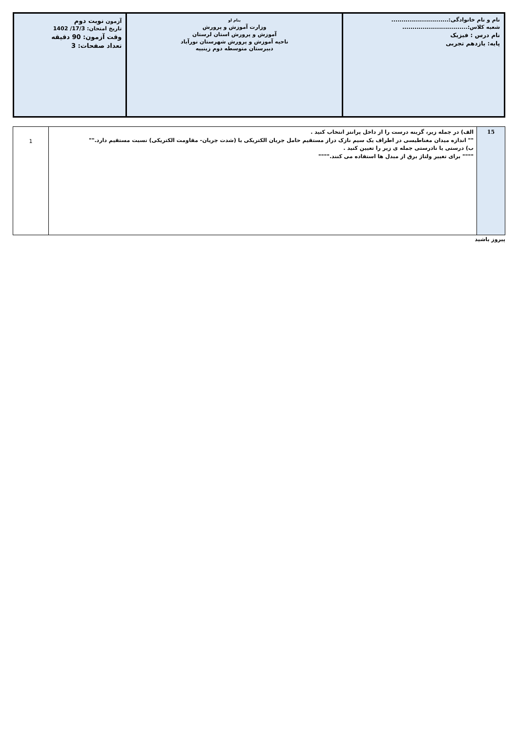| نام و نام خانوادگی:............................ شعبه کلاس:................................ نام درس : فیزیک پایه: یازدهم تجربی | بنام او وزارت آموزش و پرورش آموزش و پرورش استان لرستان ناحیه آموزش و پرورش شهرستان نورآباد دبیرستان متوسطه دوم زینبیه | آزمون نوبت دوم تاریخ امتحان: 17/3/ 1402 وقت آزمون: 90 دقیقه تعداد صفحات: 3 |
| 15 | الف) در جمله زیر، گزینه درست را از داخل پرانتز انتخاب کنید . "" اندازه میدان مغناطیسی در اطراف یک سیم نازک دراز مستقیم حامل جریان الکتریکی با (شدت جریان- مقاومت الکتریکی) نسبت مستقیم دارد."" ب) درستی یا نادرستی جمله ی زیر را تعیین کنید . """" برای تغییر ولتاژ برق از مبدل ها استفاده می کنند."""" | 1 |
پیروز باشید